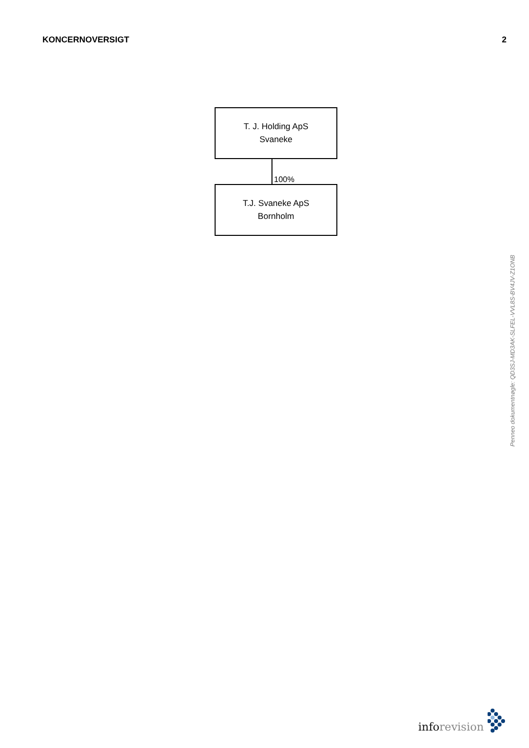KONCERNOVERSIGT 2
T. J. Holding ApS
Svaneke
100%
T.J. Svaneke ApS
Bornholm
Penneo dokumentnøgle: QD3SJ-MD3AK-SLFEL-VVL8S-BV4JV-Z1ONB
info revision